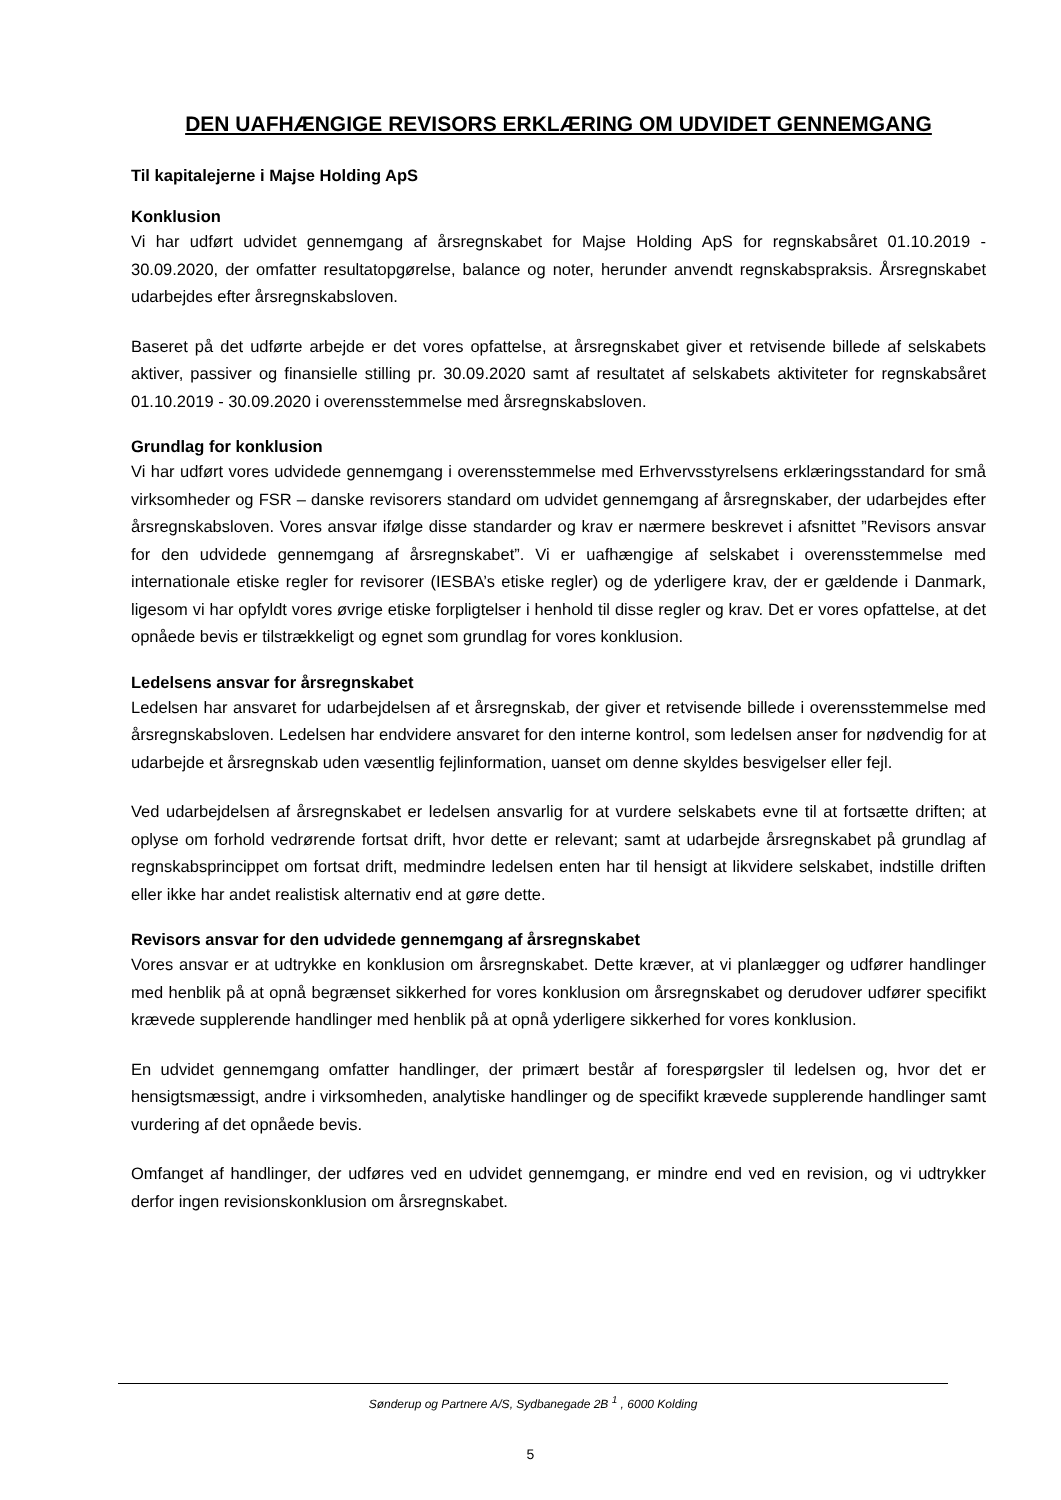DEN UAFHÆNGIGE REVISORS ERKLÆRING OM UDVIDET GENNEMGANG
Til kapitalejerne i Majse Holding ApS
Konklusion
Vi har udført udvidet gennemgang af årsregnskabet for Majse Holding ApS for regnskabsåret 01.10.2019 - 30.09.2020, der omfatter resultatopgørelse, balance og noter, herunder anvendt regnskabspraksis. Årsregnskabet udarbejdes efter årsregnskabsloven.
Baseret på det udførte arbejde er det vores opfattelse, at årsregnskabet giver et retvisende billede af selskabets aktiver, passiver og finansielle stilling pr. 30.09.2020 samt af resultatet af selskabets aktiviteter for regnskabsåret 01.10.2019 - 30.09.2020 i overensstemmelse med årsregnskabsloven.
Grundlag for konklusion
Vi har udført vores udvidede gennemgang i overensstemmelse med Erhvervsstyrelsens erklæringsstandard for små virksomheder og FSR – danske revisorers standard om udvidet gennemgang af årsregnskaber, der udarbejdes efter årsregnskabsloven. Vores ansvar ifølge disse standarder og krav er nærmere beskrevet i afsnittet ”Revisors ansvar for den udvidede gennemgang af årsregnskabet”. Vi er uafhængige af selskabet i overensstemmelse med internationale etiske regler for revisorer (IESBA’s etiske regler) og de yderligere krav, der er gældende i Danmark, ligesom vi har opfyldt vores øvrige etiske forpligtelser i henhold til disse regler og krav. Det er vores opfattelse, at det opnåede bevis er tilstrækkeligt og egnet som grundlag for vores konklusion.
Ledelsens ansvar for årsregnskabet
Ledelsen har ansvaret for udarbejdelsen af et årsregnskab, der giver et retvisende billede i overensstemmelse med årsregnskabsloven. Ledelsen har endvidere ansvaret for den interne kontrol, som ledelsen anser for nødvendig for at udarbejde et årsregnskab uden væsentlig fejlinformation, uanset om denne skyldes besvigelser eller fejl.
Ved udarbejdelsen af årsregnskabet er ledelsen ansvarlig for at vurdere selskabets evne til at fortsætte driften; at oplyse om forhold vedrørende fortsat drift, hvor dette er relevant; samt at udarbejde årsregnskabet på grundlag af regnskabsprincippet om fortsat drift, medmindre ledelsen enten har til hensigt at likvidere selskabet, indstille driften eller ikke har andet realistisk alternativ end at gøre dette.
Revisors ansvar for den udvidede gennemgang af årsregnskabet
Vores ansvar er at udtrykke en konklusion om årsregnskabet. Dette kræver, at vi planlægger og udfører handlinger med henblik på at opnå begrænset sikkerhed for vores konklusion om årsregnskabet og derudover udfører specifikt krævede supplerende handlinger med henblik på at opnå yderligere sikkerhed for vores konklusion.
En udvidet gennemgang omfatter handlinger, der primært består af forespørgsler til ledelsen og, hvor det er hensigtsmæssigt, andre i virksomheden, analytiske handlinger og de specifikt krævede supplerende handlinger samt vurdering af det opnåede bevis.
Omfanget af handlinger, der udføres ved en udvidet gennemgang, er mindre end ved en revision, og vi udtrykker derfor ingen revisionskonklusion om årsregnskabet.
Sønderup og Partnere A/S, Sydbanegade 2B <sup>1</sup> , 6000 Kolding
5